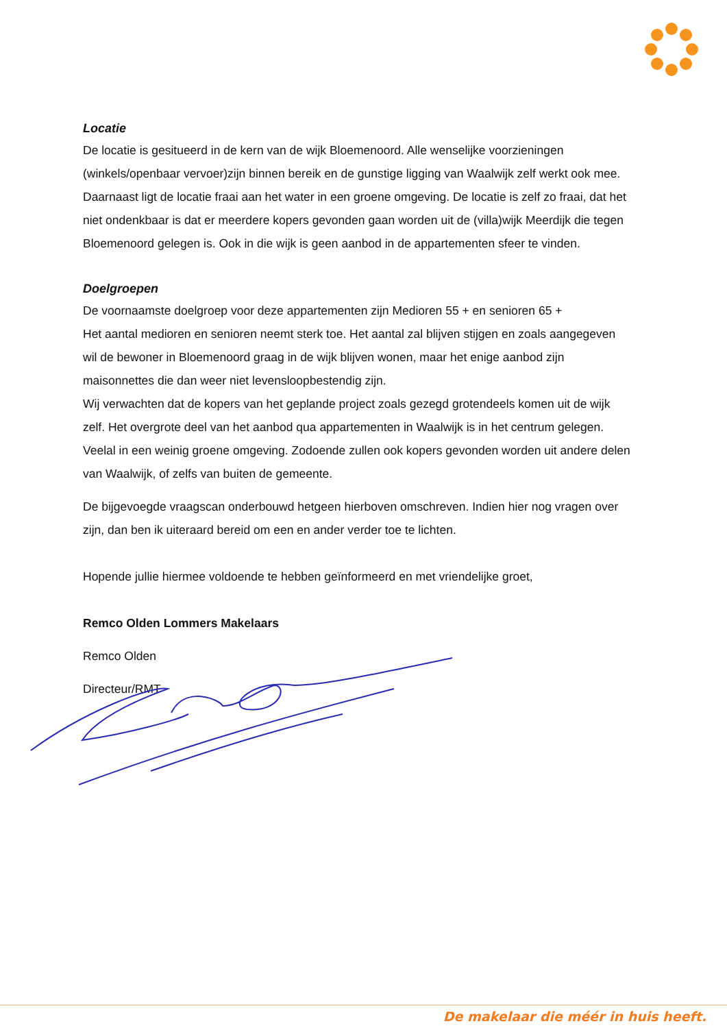Locatie
De locatie is gesitueerd in de kern van de wijk Bloemenoord. Alle wenselijke voorzieningen (winkels/openbaar vervoer)zijn binnen bereik en de gunstige ligging van Waalwijk zelf werkt ook mee.
Daarnaast ligt de locatie fraai aan het water in een groene omgeving. De locatie is zelf zo fraai, dat het niet ondenkbaar is dat er meerdere kopers gevonden gaan worden uit de (villa)wijk Meerdijk die tegen Bloemenoord gelegen is. Ook in die wijk is geen aanbod in de appartementen sfeer te vinden.
Doelgroepen
De voornaamste doelgroep voor deze appartementen zijn Medioren 55 + en senioren 65 +
Het aantal medioren en senioren neemt sterk toe. Het aantal zal blijven stijgen en zoals aangegeven wil de bewoner in Bloemenoord graag in de wijk blijven wonen, maar het enige aanbod zijn maisonnettes die dan weer niet levensloopbestendig zijn.
Wij verwachten dat de kopers van het geplande project zoals gezegd grotendeels komen uit de wijk zelf. Het overgrote deel van het aanbod qua appartementen in Waalwijk is in het centrum gelegen. Veelal in een weinig groene omgeving. Zodoende zullen ook kopers gevonden worden uit andere delen van Waalwijk, of zelfs van buiten de gemeente.
De bijgevoegde vraagscan onderbouwd hetgeen hierboven omschreven. Indien hier nog vragen over zijn, dan ben ik uiteraard bereid om een en ander verder toe te lichten.
Hopende jullie hiermee voldoende te hebben geïnformeerd en met vriendelijke groet,
Remco Olden Lommers Makelaars
Remco Olden
Directeur/RMT
De makelaar die méér in huis heeft.